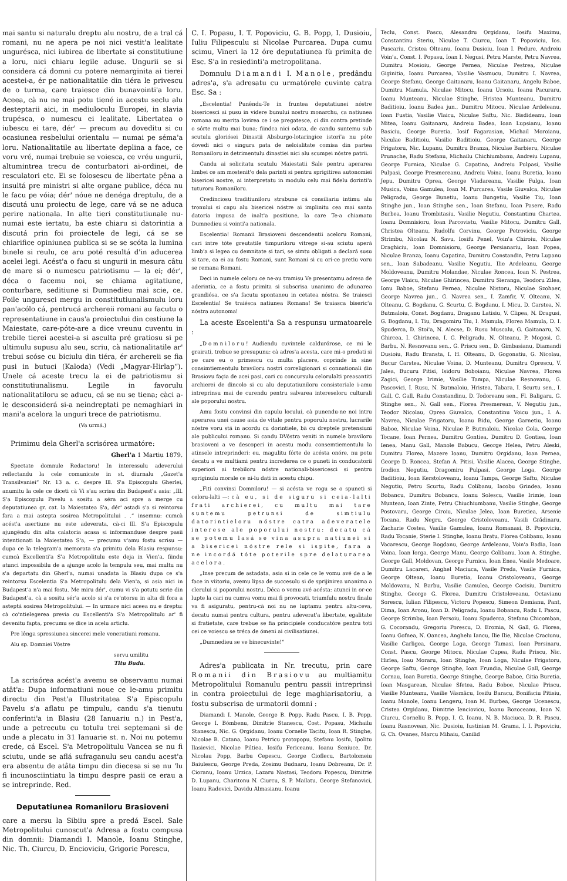mai santu si naturalu dreptu alu nostru, de a tral cá romani, nu ne apera pe noi nici vestit'a lealitate ungurésca, nici iubirea de libertate si constitutiune a loru, nici chiaru legile aduse. Ungurii se si considera cá domni cu potere nemarginita ai tierei acestei-a, ér pe nationalitatile din tiéra le privescu de o turma, care traiesce din bunavointi'a loru. Aceea, cà nu ne mai potu tiené in acestu seclu alu desteptarii aici, in mediuloculu Europei, in slavia trupésca, o numescu ei lealitate. Libertatea o iubescu ei tare, dér' — precum au doveditu si cu ocasiunea resbelului orientalu — numai pe séma'a loru. Nationalitatile au libertate deplina a face, ce voru vré, numai trebuie se voiesca, ce vréu ungurii, altumintrea trecu de conturbatori ai-ordinei, de resculatori etc. Ei se folosescu de libertate pêna a insultá pre ministri si alte organe publice, déca nu le facu pe vóia; dér' nóue ne denéga dreptulu, de a discutá unu proiectu de lege, care vá se ne aduca perire nationala. In alte tieri constitutiunale nu-numai este iertatu, ba este chiaru si datorintia a discutá prin foi proiectele de legi, cá se se chiarifice opiniunea publica si se se scóta la lumina binele si reulu, ce aru poté resultá d'in aducerea acelei legi. Acést'a o facu si ungurii in mesura câtu de mare si o numescu patriotismu — la ei; dér', déca o facemu noi, se chiama agitatiune, conturbare, seditiune si Dumnedieu mai scie, ce. Foile unguresci mergu in constitutiunalismulu loru pan'acólo cá, pentrucá archereii romani au facutu o representatiune in caus'a proiectului din cestiune la Maiestate, care-póte-are a dice vreunu cuventu in trebile tierei acestei-a si asculta pré gratiosu si pe ultimulu supusu alu seu, scriu, cà nationalitatile ar' trebui scóse cu biciulu din tiéra, ér archereii se fia pusi in butuci (Kaloda) (Vedi „Magyar-Hirlap“). Unele cá aceste trecu la ei de patriotismu si constitutiunalismu. Legile in favorulu nationalitatiloru se aducu, cá se nu se tiena; càci a-le desconsiderá si-a neindreptati pe nemaghiari in mani'a acelora la unguri trece de patriotismu.
(Va urmá.)
Primimu dela Gherl'a scrisórea urmatóre:
Gherl'a 1 Martiu 1879.
Spectate domnule Redactoru! In interessulu adeverului reflectandu la cele comunicate in st. diurnalu „Gazet'a Transilvaniei“ Nr. 13 a. c. despre Ill. S'a Episcopulu Gherlei, anumitu la cele ce diceti cà Vi s'au scrisu din Budapest'a asia: „Ill. S'a Episcopulu Pavelu a sositu a séra aci spre a merge cu deputatiunea gr. cat. la Maiestatea S'a, dér' astadi s'a si reintorsu fara a mai astepta sosirea Metropolitului . .“ insemnu: cumcà acést'a asertiune nu este adeverata, cà-ci Ill. S'a Episcopulu ajungêndu din alta calatoria acasa si informanduse despre pasii intentionati la Maiestatea S'a, — precumu v'amu fostu scrisu — dupa ce la telegram'a memorata s'a primitu dela Blasiu respunsu: cumcà Excellenti'a S'a Metropolitulu este deja in Vien'a, fiindu atunci impossibilu de a ajunge acolo la tempulu seu, mai multu nu s'a departatu din Gherl'a, numai unadata la Blasiu dupa ce s'a reintorsu Escelentia S'a Metropolitulu dela Vien'a, si asia nici in Budapest'a n'a mai fostu. Me miru dér', cumu vi s'a potutu scrie din Budapest'a, cà a sositu sér'a acolo si s'a re'ntorsu in alta di fora a asteptá sosirea Metropolitului. — In urmare nici aceea nu e dreptu: cà co'ntielegerea previa cu Escellenti'a S'a Metropolitulu ar' fi devenitu fapta, precumu se dice in acelu articlu.
Pre lênga spressiunea sincerei mele veneratiuni remanu.
Alu sp. Domniei Vóstre
servu umilitu
Titu Budu.
La scrisórea acést'a avemu se observamu numai atât'a: Dupa informatiuni noue ce le-amu primitu directu din Pest'a Illustritatea S'a Episcopulu Pavelu s'a aflatu pe timpulu, candu s'a tienutu conferinti'a in Blasiu (28 Ianuariu n.) in Pest'a, unde a petrecutu cu totulu trei septemani si de unde a plecatu in 31 Ianuarie st. n. Noi nu potemu crede, cá Escel. S'a Metropolitulu Vancea se nu fi sciutu, unde se aflá sufraganulu seu candu acest'a era absentu de atâta timpu din diecesa si se nu 'lu fi incunosciintiatu la timpu despre pasii ce erau a se intreprinde. Red.
Deputatiunea Romaniloru Brasioveni
care a mersu la Sibiiu spre a predá Escel. Sale Metropolitului cunoscut'a Adresa a fostu compusa din domnii: Diamandi I. Manole, Ioanu Stinghe, Nic. Th. Ciurcu, D. Encioviciu, Grigorie Porescu,
C. I. Popasu, I. T. Popoviciu, G. B. Popp, I. Dusioiu, Iuliu Filipesculu si Nicolae Purcarea. Dupa cumu scimu, Vineri la 12 óre deputatiunea fù primita de Esc. S'a in resiedinti'a metropolitana.
Domnulu Diamandi I. Manole, predându adres'a, s'a adresatu cu urmatórele cuvinte catra Esc. Sa :
„Escelentia! Punêndu-Te in fruntea deputatiunei nóstre bisericesci ai pusu in videre bunului nostru monarchu, ca natiunea romana nu merita lovirea ce i se pregatesce, ci din contra pretinde o sórte multu mai buna; fiindca nici odata, de candu suntemu sub scutulu gloriósei Dinastii Absburgo-lotaringice istori'a nu póte dovedi nici o singura pata de neloialitate comisa din partea Romaniloru in detrimentulu dinastiei nici alu scumpei nóstre patrii.
Candu ai solicitatu scutulu Maiestatii Sale pentru aperarea limbei ce am mostenit'o dela parinti si pentru sprigitirea autonomiei bisericei nostre, ai interpretatu in modulu celu mai fidelu dorinti'a tuturoru Romaniloru.
Credinciosu traditiuniloru strabune cá consiliariu intimu alu tronului si capu alu bisericei nóstre ai implinitu cea mai santa datoria impusa de inalt'a positiune, la care Te-a chiamatu Dumnedieu si vointi'a nationala.
Escelentia! Romanii Brasioveni descendentii aceloru Romani, cari intre tóte greutatile timpuriloru vitrege si-au sciutu aperá limb'a si legea cu demnitate si tari, se simtu obligati a declará susu si tare, ca ei au fostu Romani, sunt Romani si cu ori-ce pretiu voru se remana Romani.
Deci in numele celoru ce ne-au tramisu Ve presentamu adresa de aderintia, ce a fostu primita si subscrisa unanimu de adunarea grandiósa, ce s'a facutu spontaneu in cetatea nóstra. Se traiesci Escelentia! Se traiésca natiunea Romana! Se traiasca biseric'a nóstra autonoma!
La aceste Escelenti'a Sa a respunsu urmatoarele :
„Domniloru! Audiendu cuvintele caldurórose, ce mi le grairati, trebue se presupunu: cà adres'a acesta, care mi-o predati si pe care eu o primescu cu multa placere, coprinde in sine consimtiementulu braviloru nostri correligionari si connationali din Brasiovu façia de acei pasi, cari cu concursulu celorulalti preasantiti archierei de dincolo si cu alu deputatiuniloru consistoriale i-amu intreprinsu mai de curendu pentru salvarea intereseloru culturali ale poporului nostru.
Amu fostu convinsi din capulu locului, cà punendu-ne noi intru aperarea unei cause asia de vitale pentru poporulu nostru, lucrarile nóstre voru stá in acordu cu dorintiele, bà cu dreptele pretensiuni ale publicului romanu. Si candu DVóstra veniti in numele braviloru brasioveni a ve descoperi in acestu modu consemtiementulu la atinsele intreprinderi: eu, magulitu fórte de acésta onóre, nu potu decatu a ve multiami pentru increderea ce o puneti in conducatorii superiori ai trebiloru nóstre nationali-bisericesci si pentru spriginulu morale ce ni-lu dati in acestu chipu.
„Fiti convinsi Domniloru! — si acésta ve rogu se o spuneti si celoru-lalti —: cà eu, si de siguru si ceia-lalti frati archierei, cu multu mai tare suntemu petrunsi de simtiulu datorintieloru nóstre catra adeveratele interese ale poporului nostru: decatu cá se potemu lasá se vina asupra natiunei si a bisericei nóstre rele si ispite, fara a ne incordá tóte poterile spre delaturarea acelora.
„Inse precum de astadata, asia si in cele ce le vomu avé de a le face in viitoriu, avemu lipsa de succesulu si de sprijinirea unanima a clerului si poporului nostru. Déca o vomu avé acésta: atunci in or-ce lupte la cari nu cumva vomu mai fi provocati, triumfulu nostru finalu va fi asiguratu, pentru-cà noi nu ne luptamu pentru altu-ceva, decatu numai pentru cultura, pentru adeverat'a libertate, egalitate si fratietate, care trebue se fia principiele conducatóre pentru toti cei ce voiescu se tréca de ómeni ai civilisatiunei.
„Dumnedieu se ve binecuvinte!“
Adres'a publicata in Nr. trecutu, prin care Romanii din Brasiovu au multiamitu Metropolitului Romanulu pentru passii intreprinsi in contra proiectului de lege maghiarisatoriu, a fostu subscrisa de urmatorii domni :
Diamandi I. Manole, George B. Popp, Radu Pascu, I. B. Popp, George I. Bómbenu, Dimitrie Stanescu, Cost. Popasu, Michailu Stanescu, Nic. G. Orgidanu, Ioanu Cornelie Tacitu, Ioan R. Stinghe, Nicolae B. Catana, Ioanu Petricu protopopu, Stefanu Iosifu, Ipolitu Ilasievici, Nicolae Piltiea, Iosifu Fericeanu, Ioanu Seniuce, Dr. Nicolau Popp, Barbu Cepescu, George Cioflecu, Bartolomeiu Baiulescu, George Preda, Zosimu Budnaru, Ioanu Dobreanu, Dr. P. Cioranu, Ioanu Urzica, Lazaru Nastasi, Teodoru Popescu, Dimitrie D. Lupanu, Charitonu N. Ciurcu, S. P. Mailatu, George Stefanovici, Ioanu Radovici, Davidu Almasianu, Ioanu
Teclu, Const. Pascu, Alesandru Orgidanu, Iosifu Maximu, Constantinu Steriu, Niculae T. Ciurcu, Ioan T. Popoviciu, Ios. Puscariu, Cristea Olteanu, Ioanu Dusioiu, Ioan I. Pedure, Andreiu Voin'a, Const. I. Popasu, Ioan I. Negusi, Petru Marste, Petru Navrea, Dumitru Mosioiu, George Pernea, Niculae Pestrea, Niculae Giginitia, Ioanu Purcarea, Vasilie Vasmucu, Dumitru I. Navrea, George Stefanu, George Gaitanaru, Ioanu Gaitanaru, Angelu Baboe, Dumitru Mamula, Niculae Mitocu, Ioanu Ursoiu, Ioanu Pacuraru, Ioanu Munteanu, Niculae Stinghe, Hristea Munteanu, Dumitru Baditioiu, Ioanu Badea jun., Dumitru Mitocu, Niculae Ardeleanu, Ioan Fustia, Vasilie Vlaicu, Niculae Saftu, Nic. Bisdideanu, Ioan Mitea, Ioanu Gaitanaru, Andreiu Badea, Ioan Lupsianu, Ioanu Basiciu, George Buretia, Iosif Fagarasian, Michail Moroianu, Niculae Baditioiu, Vasilie Baditioiu, George Gaitanaru, George Frigatoru, Nic. Lupanu, Dumitru Branza, Niculae Barbieru, Niculae Prunache, Radu Stefanu, Michailu Chichiumbanu, Andreiu Lupanu, George Furnica, Niculae G. Capatina, Andreiu Pulpasi, Vasilie Pulpasi, George Presmereanu, Andreiu Voina, Ioanu Buretia, Ioanu Jepu, Dumitru Oprea, George Vladareanu, Vasilie Fulga, Ioan Musica, Voina Gamulea, Ioan M. Purcarea, Vasile Giuvalca, Niculae Peligradu, George Bunetiu, Ioanu Bungetiu, Vasilie Tiu, Ioan Stinghe jun., Ioan Stinghe sen., Ioan Stefanu, Ioan Pasere, Radu Burbea, Ioanu Trombitasiu, Vasilie Negutiu, Constantinu Chartea, Ioanu Domnisioru, Ioan Parcovistu, Vasilie Mitocu, Dumitru Gall, Christea Olteanu, Rudolfu Corvinu, George Petroviciu, George Strimbu, Nicolau N. Savu, Iosifu Penel, Voin'a Chiroiu, Niculae Draghiciu, Ioan Domnisioru, George Persianariu, Ioan Popea, Niculae Branza, Ioanu Capatina, Dumitru Constandin, Petru Lupanu sen., Ioan Sabadeanu, Vasilie Negutiu, Ilie Ardeleanu, George Moldoveanu, Dumitru Molandae, Niculae Roncea, Ioan N. Pestrea, George Vlaicu, Niculae Ghirincea, Dumitru Sieranga, Teodoru Zilea, Ionu Baboe, Stefanu Pernea, Niculae Nistoru, Niculae Szohaer, George Navrea jun., G. Navrea sen., I. Zamfir, V. Olteanu, N. Olteanu, G. Bogdanu, G. Scurtu, G. Bogdanu, I. Micu, D. Carstea, N. Butmaloiu, Const. Bogdanu, Draganu Latisiu, V. Clipea, N. Dragusi, G. Bogdanu, I. Tiu, Dragomiru Tiu, I. Mamula, Florea Mamula, D. I. Spuderca, D. Stoi'a, N. Alecse, D. Rusu Muscalu, G. Gaitanaru, N. Ghircea, I. Ghirincea, I. G. Peligradu, N. Olteanu, P. Mogosi, G. Barbu, N. Resnovanu sen., G. Priscu sen., D. Gimbasianu, Diamandi Dusioiu, Radu Bransta, I. H. Olteanu, D. Gogonatiu, G. Nicolau, Bucur Carstea, Niculae Voina, D. Munteanu, Dumitru Oprescu, V. Jalea, Bucuru Pitisi, Isidoru Boboianu, Niculae Navrea, Florea Zagici, George Irimie, Vasilie Tampa, Niculae Resnovanu, G. Pascovici, I. Rusu, N. Butmaloiu, Hristea, Tabara, I. Scurtu sen., I. Gall, C. Gall, Radu Constandinu, D. Todoreanu sen., Fl. Baligaru, G. Stinghe sen., N. Gall sen., Florea Presmerean, V. Negutiu jun., Teodor Nicolau, Oprea Giuvalca, Constantinu Voicu jun., I. A. Navrea, Niculae Frigatoru, Ioanu Bidu, George Garnetiu, Ioanu Baboe, Niculae Voina, Niculae P. Butmaloiu, Nicolae Gola, George Tocane, Ioan Pernea, Dumitru Gontiea, Dumitru D. Gontiea, Ioan Ienea, Manu Gall, Manole Babucu, George Helea, Petru Aleski, Dumitru Florea, Mazere Ioanu, Dumitru Orgidanu, Ioan Pernea, George D. Roncea, Stefan A. Pitisi, Vasilie Alacea, George Stinghe, Irodion Negutiu, Dragomiru Pulpasi, George Loga, George Baditioiu, Ioan Kerstoloveanu, Ioanu Tampa, George Saftu, Niculae Negutiu, Petru Scurtu, Radu Colibanu, Iacobu Grindea, Ioanu Bobancu, Dumitru Bobancu, Ioanu Solescu, Vasilie Irimie, Ioan Muntean, Ioan Zinte, Petru Chiuchiumbanu, Vasilie Stinghe, George Postovaru, George Ciroiu, Niculae Jelea, Ioan Buretiea, Arsenie Tocana, Radu Negru, George Cristoloveanu, Vasili Grădinaru, Zacharie Costea, Vasilie Gamulea, Ioanu Romanasi, B. Popoviciu, Radu Tocanie, Sterie I. Stinghe, Ioanu Bratu, Florea Colibanu, Ioanu Vacarescu, George Bogdanu, George Ardeleanu, Voin'a Badia, Ioan Voina, Ioan Iorga, George Manu, George Colibanu, Ioan A. Stinghe, George Gall, Moldovan, George Furnica, Ioan Enea, Vasile Medoare, Dumitru Lacareri, Anghel Maciuca, Vasile Preda, Vasile Furnica, George Oltean, Ioanu Buretia, Ioanu Cristoloveanu, George Moldovanu, N. Barbu, Vasilie Gamulea, George Cocisiu, Dumitru Stinghe, George G. Florea, Dumitru Cristoloveanu, Octavianu Sorescu, Iulian Filipescu, Victoru Popescu, Simeon Demianu, Pant, Dima, Ioan Aronu, Ioan D. Peligradu, Ioanu Bobancu, Radu I. Pascu, George Strimbu, Ioan Persoiu, Ioanu Spuderca, Stefanu Chicomban, G. Cocorandu, Gregoriu Porescu, D. Eromia, N. Gall, G. Florea, Ioanu Gofnea, N. Oancea, Anghelu Iancu, Ilie Ilie, Niculae Craciunu, Vasilie Carligea, George Loga, George Tamasi, Ioan Persinaru, Const. Pascu, George Mitocu, Niculae Cupea, Radu Priscu, Nic. Hirlea, Ioau Moraru, Ioan Stinghe, Ioan Loga, Niculae Frigatoru, George Saftu, George Stinghe, Ioan Frundia, Niculae Gall, George Cornau, Ioan Buretia, George Stinghe, George Baboe, Gitia Buretia, Ioan Masgarean, Niculae Sfetea, Radu Boboe, Niculae Priscu, Vasilie Munteanu, Vasilie Vâsmâcu, Iosifu Baracu, Bonifaciu Pitisiu, Ioanu Manole, Ioanu Lengeru, Ioan M. Burbea, George Ucenescu, Cristea Orgidanu, Dimitrie Ienciovicu, Ioanu Bozoceanu, Ioan N. Ciurcu, Corneliu B. Popp, I. G. Ioanu, N. B. Maciuca, D. R. Pascu, Ioanu Rasnovean, Nic. Dusioiu, Iustinian M. Grama, I. I. Popoviciu, G. Ch. Ovanes, Marcu Mihaiu, Canilid